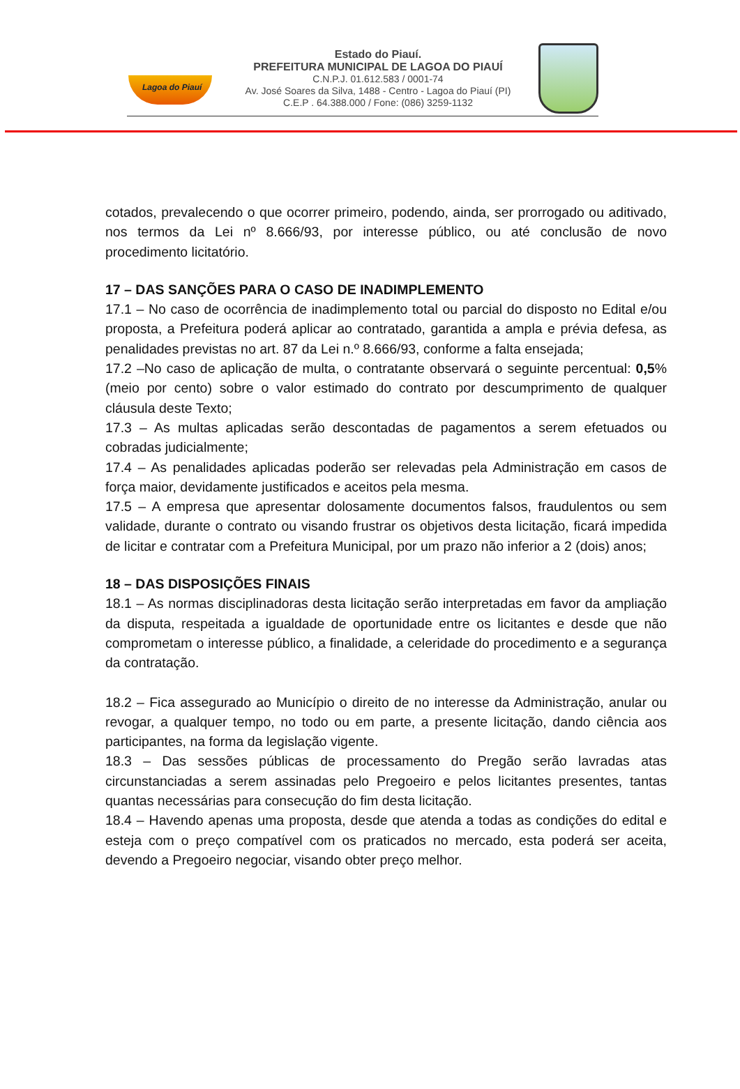Lagoa do Piauí
Estado do Piauí.
PREFEITURA MUNICIPAL DE LAGOA DO PIAUÍ
C.N.P.J. 01.612.583 / 0001-74
Av. José Soares da Silva, 1488 - Centro - Lagoa do Piauí (PI)
C.E.P . 64.388.000 / Fone: (086) 3259-1132
cotados, prevalecendo o que ocorrer primeiro, podendo, ainda, ser prorrogado ou aditivado, nos termos da Lei nº 8.666/93, por interesse público, ou até conclusão de novo procedimento licitatório.
17 – DAS SANÇÕES PARA O CASO DE INADIMPLEMENTO
17.1 – No caso de ocorrência de inadimplemento total ou parcial do disposto no Edital e/ou proposta, a Prefeitura poderá aplicar ao contratado, garantida a ampla e prévia defesa, as penalidades previstas no art. 87 da Lei n.º 8.666/93, conforme a falta ensejada;
17.2 –No caso de aplicação de multa, o contratante observará o seguinte percentual: 0,5% (meio por cento) sobre o valor estimado do contrato por descumprimento de qualquer cláusula deste Texto;
17.3 – As multas aplicadas serão descontadas de pagamentos a serem efetuados ou cobradas judicialmente;
17.4 – As penalidades aplicadas poderão ser relevadas pela Administração em casos de força maior, devidamente justificados e aceitos pela mesma.
17.5 – A empresa que apresentar dolosamente documentos falsos, fraudulentos ou sem validade, durante o contrato ou visando frustrar os objetivos desta licitação, ficará impedida de licitar e contratar com a Prefeitura Municipal, por um prazo não inferior a 2 (dois) anos;
18 – DAS DISPOSIÇÕES FINAIS
18.1 – As normas disciplinadoras desta licitação serão interpretadas em favor da ampliação da disputa, respeitada a igualdade de oportunidade entre os licitantes e desde que não comprometam o interesse público, a finalidade, a celeridade do procedimento e a segurança da contratação.
18.2 – Fica assegurado ao Município o direito de no interesse da Administração, anular ou revogar, a qualquer tempo, no todo ou em parte, a presente licitação, dando ciência aos participantes, na forma da legislação vigente.
18.3 – Das sessões públicas de processamento do Pregão serão lavradas atas circunstanciadas a serem assinadas pelo Pregoeiro e pelos licitantes presentes, tantas quantas necessárias para consecução do fim desta licitação.
18.4 – Havendo apenas uma proposta, desde que atenda a todas as condições do edital e esteja com o preço compatível com os praticados no mercado, esta poderá ser aceita, devendo a Pregoeiro negociar, visando obter preço melhor.